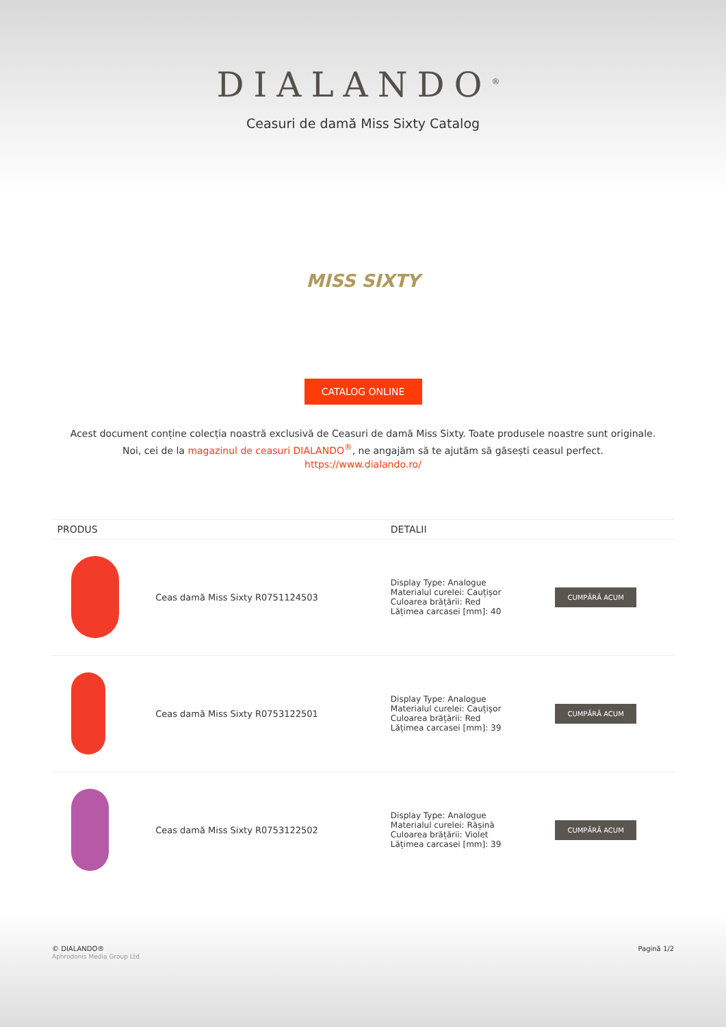DIALANDO<sup>®</sup>
Ceasuri de damă Miss Sixty Catalog
MISS SIXTY
CATALOG ONLINE
Acest document conține colecția noastră exclusivă de Ceasuri de damă Miss Sixty. Toate produsele noastre sunt originale. Noi, cei de la magazinul de ceasuri DIALANDO<sup>®</sup>, ne angajăm să te ajutăm să găsești ceasul perfect.
https://www.dialando.ro/
| PRODUS | | DETALII | |
| --- | --- | --- | --- |
| | Ceas damă Miss Sixty R0751124503 | Display Type: Analogue Materialul curelei: Cauțișor Culoarea brățării: Red Lățimea carcasei [mm]: 40 | CUMPĂRĂ ACUM |
| | Ceas damă Miss Sixty R0753122501 | Display Type: Analogue Materialul curelei: Cauțișor Culoarea brățării: Red Lățimea carcasei [mm]: 39 | CUMPĂRĂ ACUM |
| | Ceas damă Miss Sixty R0753122502 | Display Type: Analogue Materialul curelei: Rășină Culoarea brățării: Violet Lățimea carcasei [mm]: 39 | CUMPĂRĂ ACUM |
© DIALANDO®
Aphrodonis Media Group Ltd
Pagină 1/2